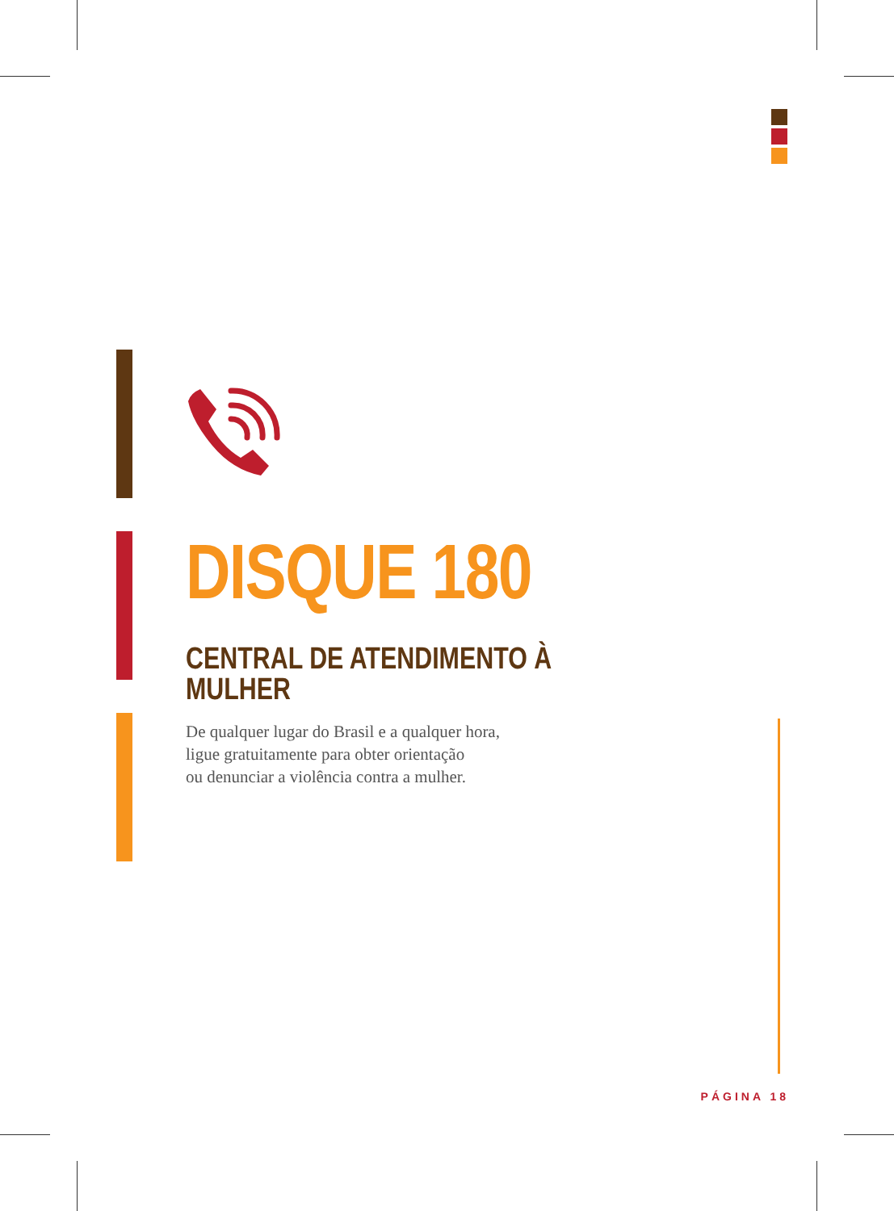DISQUE 180
CENTRAL DE ATENDIMENTO À MULHER
De qualquer lugar do Brasil e a qualquer hora,
ligue gratuitamente para obter orientação
ou denunciar a violência contra a mulher.
PÁGINA 18